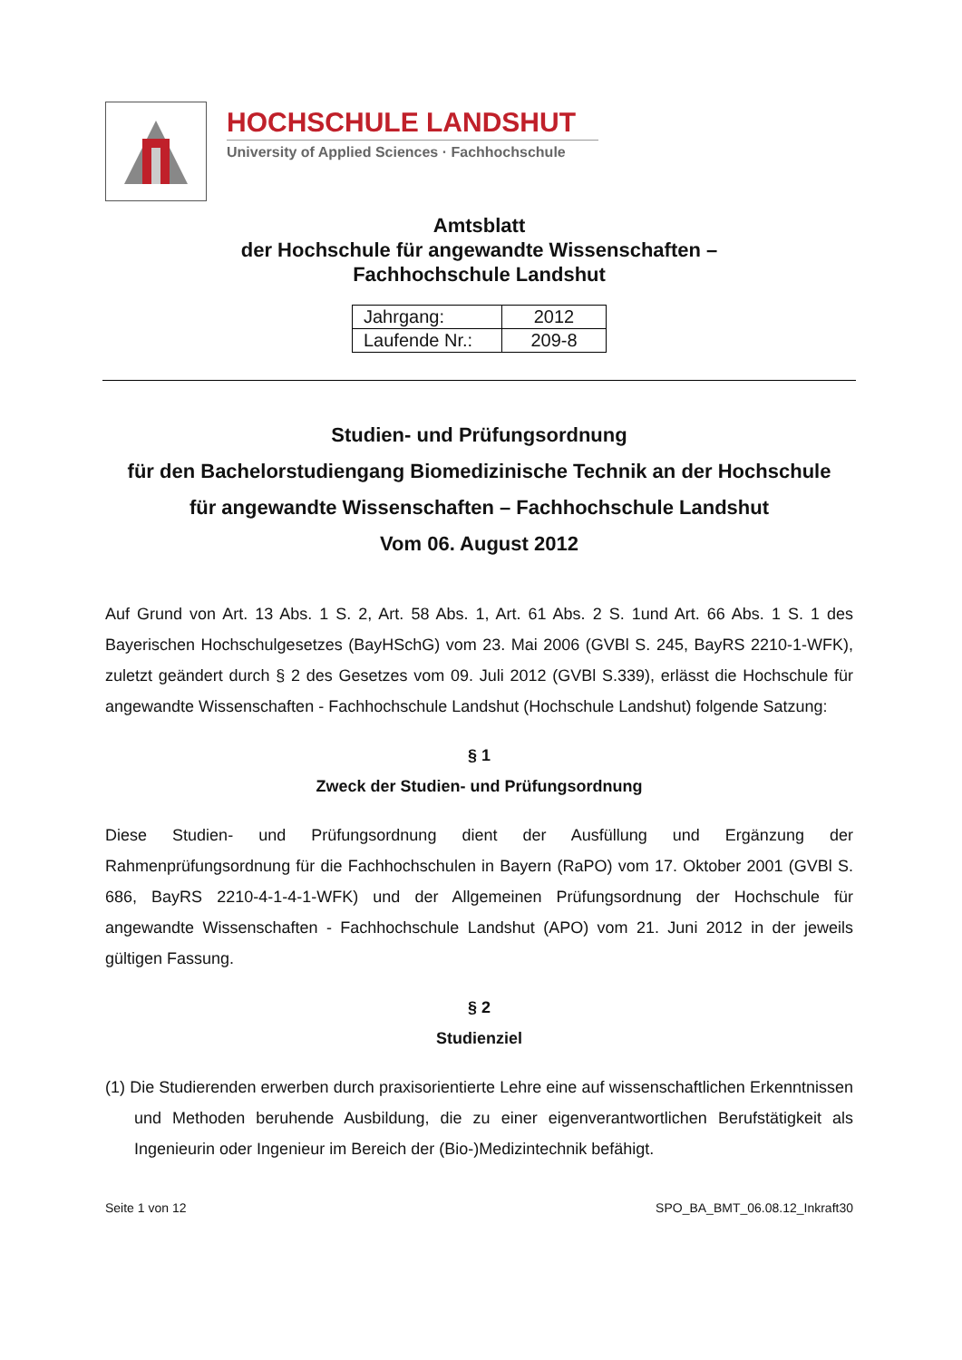HOCHSCHULE LANDSHUT
University of Applied Sciences · Fachhochschule
Amtsblatt
der Hochschule für angewandte Wissenschaften –
Fachhochschule Landshut
| Jahrgang: | 2012 |
| Laufende Nr.: | 209-8 |
Studien- und Prüfungsordnung
für den Bachelorstudiengang Biomedizinische Technik an der Hochschule
für angewandte Wissenschaften – Fachhochschule Landshut
Vom 06. August 2012
Auf Grund von Art. 13 Abs. 1 S. 2, Art. 58 Abs. 1, Art. 61 Abs. 2 S. 1und Art. 66 Abs. 1 S. 1 des Bayerischen Hochschulgesetzes (BayHSchG) vom 23. Mai 2006 (GVBl S. 245, BayRS 2210-1-WFK), zuletzt geändert durch § 2 des Gesetzes vom 09. Juli 2012 (GVBl S.339), erlässt die Hochschule für angewandte Wissenschaften - Fachhochschule Landshut (Hochschule Landshut) folgende Satzung:
§ 1
Zweck der Studien- und Prüfungsordnung
Diese Studien- und Prüfungsordnung dient der Ausfüllung und Ergänzung der Rahmenprüfungsordnung für die Fachhochschulen in Bayern (RaPO) vom 17. Oktober 2001 (GVBl S. 686, BayRS 2210-4-1-4-1-WFK) und der Allgemeinen Prüfungsordnung der Hochschule für angewandte Wissenschaften - Fachhochschule Landshut (APO) vom 21. Juni 2012 in der jeweils gültigen Fassung.
§ 2
Studienziel
(1) Die Studierenden erwerben durch praxisorientierte Lehre eine auf wissenschaftlichen Erkenntnissen und Methoden beruhende Ausbildung, die zu einer eigenverantwortlichen Berufstätigkeit als Ingenieurin oder Ingenieur im Bereich der (Bio-)Medizintechnik befähigt.
Seite 1 von 12 SPO_BA_BMT_06.08.12_Inkraft30